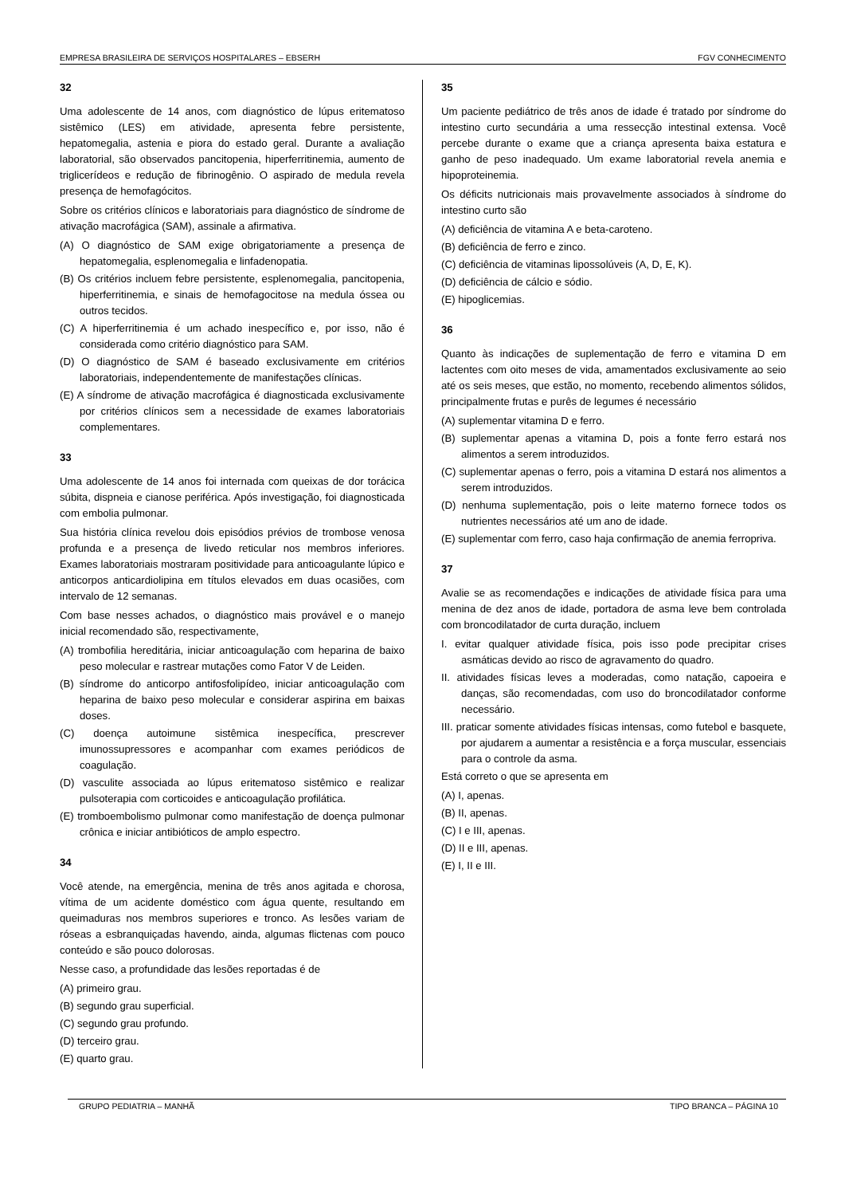EMPRESA BRASILEIRA DE SERVIÇOS HOSPITALARES – EBSERH FGV CONHECIMENTO
32
Uma adolescente de 14 anos, com diagnóstico de lúpus eritematoso sistêmico (LES) em atividade, apresenta febre persistente, hepatomegalia, astenia e piora do estado geral. Durante a avaliação laboratorial, são observados pancitopenia, hiperferritinemia, aumento de triglicerídeos e redução de fibrinogênio. O aspirado de medula revela presença de hemofagócitos.
Sobre os critérios clínicos e laboratoriais para diagnóstico de síndrome de ativação macrofágica (SAM), assinale a afirmativa.
(A) O diagnóstico de SAM exige obrigatoriamente a presença de hepatomegalia, esplenomegalia e linfadenopatia.
(B) Os critérios incluem febre persistente, esplenomegalia, pancitopenia, hiperferritinemia, e sinais de hemofagocitose na medula óssea ou outros tecidos.
(C) A hiperferritinemia é um achado inespecífico e, por isso, não é considerada como critério diagnóstico para SAM.
(D) O diagnóstico de SAM é baseado exclusivamente em critérios laboratoriais, independentemente de manifestações clínicas.
(E) A síndrome de ativação macrofágica é diagnosticada exclusivamente por critérios clínicos sem a necessidade de exames laboratoriais complementares.
33
Uma adolescente de 14 anos foi internada com queixas de dor torácica súbita, dispneia e cianose periférica. Após investigação, foi diagnosticada com embolia pulmonar.
Sua história clínica revelou dois episódios prévios de trombose venosa profunda e a presença de livedo reticular nos membros inferiores. Exames laboratoriais mostraram positividade para anticoagulante lúpico e anticorpos anticardiolipina em títulos elevados em duas ocasiões, com intervalo de 12 semanas.
Com base nesses achados, o diagnóstico mais provável e o manejo inicial recomendado são, respectivamente,
(A) trombofilia hereditária, iniciar anticoagulação com heparina de baixo peso molecular e rastrear mutações como Fator V de Leiden.
(B) síndrome do anticorpo antifosfolipídeo, iniciar anticoagulação com heparina de baixo peso molecular e considerar aspirina em baixas doses.
(C) doença autoimune sistêmica inespecífica, prescrever imunossupressores e acompanhar com exames periódicos de coagulação.
(D) vasculite associada ao lúpus eritematoso sistêmico e realizar pulsoterapia com corticoides e anticoagulação profilática.
(E) tromboembolismo pulmonar como manifestação de doença pulmonar crônica e iniciar antibióticos de amplo espectro.
34
Você atende, na emergência, menina de três anos agitada e chorosa, vítima de um acidente doméstico com água quente, resultando em queimaduras nos membros superiores e tronco. As lesões variam de róseas a esbranquiçadas havendo, ainda, algumas flictenas com pouco conteúdo e são pouco dolorosas.
Nesse caso, a profundidade das lesões reportadas é de
(A) primeiro grau.
(B) segundo grau superficial.
(C) segundo grau profundo.
(D) terceiro grau.
(E) quarto grau.
35
Um paciente pediátrico de três anos de idade é tratado por síndrome do intestino curto secundária a uma ressecção intestinal extensa. Você percebe durante o exame que a criança apresenta baixa estatura e ganho de peso inadequado. Um exame laboratorial revela anemia e hipoproteinemia.
Os déficits nutricionais mais provavelmente associados à síndrome do intestino curto são
(A) deficiência de vitamina A e beta-caroteno.
(B) deficiência de ferro e zinco.
(C) deficiência de vitaminas lipossolúveis (A, D, E, K).
(D) deficiência de cálcio e sódio.
(E) hipoglicemias.
36
Quanto às indicações de suplementação de ferro e vitamina D em lactentes com oito meses de vida, amamentados exclusivamente ao seio até os seis meses, que estão, no momento, recebendo alimentos sólidos, principalmente frutas e purês de legumes é necessário
(A) suplementar vitamina D e ferro.
(B) suplementar apenas a vitamina D, pois a fonte ferro estará nos alimentos a serem introduzidos.
(C) suplementar apenas o ferro, pois a vitamina D estará nos alimentos a serem introduzidos.
(D) nenhuma suplementação, pois o leite materno fornece todos os nutrientes necessários até um ano de idade.
(E) suplementar com ferro, caso haja confirmação de anemia ferropriva.
37
Avalie se as recomendações e indicações de atividade física para uma menina de dez anos de idade, portadora de asma leve bem controlada com broncodilatador de curta duração, incluem
I. evitar qualquer atividade física, pois isso pode precipitar crises asmáticas devido ao risco de agravamento do quadro.
II. atividades físicas leves a moderadas, como natação, capoeira e danças, são recomendadas, com uso do broncodilatador conforme necessário.
III. praticar somente atividades físicas intensas, como futebol e basquete, por ajudarem a aumentar a resistência e a força muscular, essenciais para o controle da asma.
Está correto o que se apresenta em
(A) I, apenas.
(B) II, apenas.
(C) I e III, apenas.
(D) II e III, apenas.
(E) I, II e III.
GRUPO PEDIATRIA – MANHÃ TIPO BRANCA – PÁGINA 10